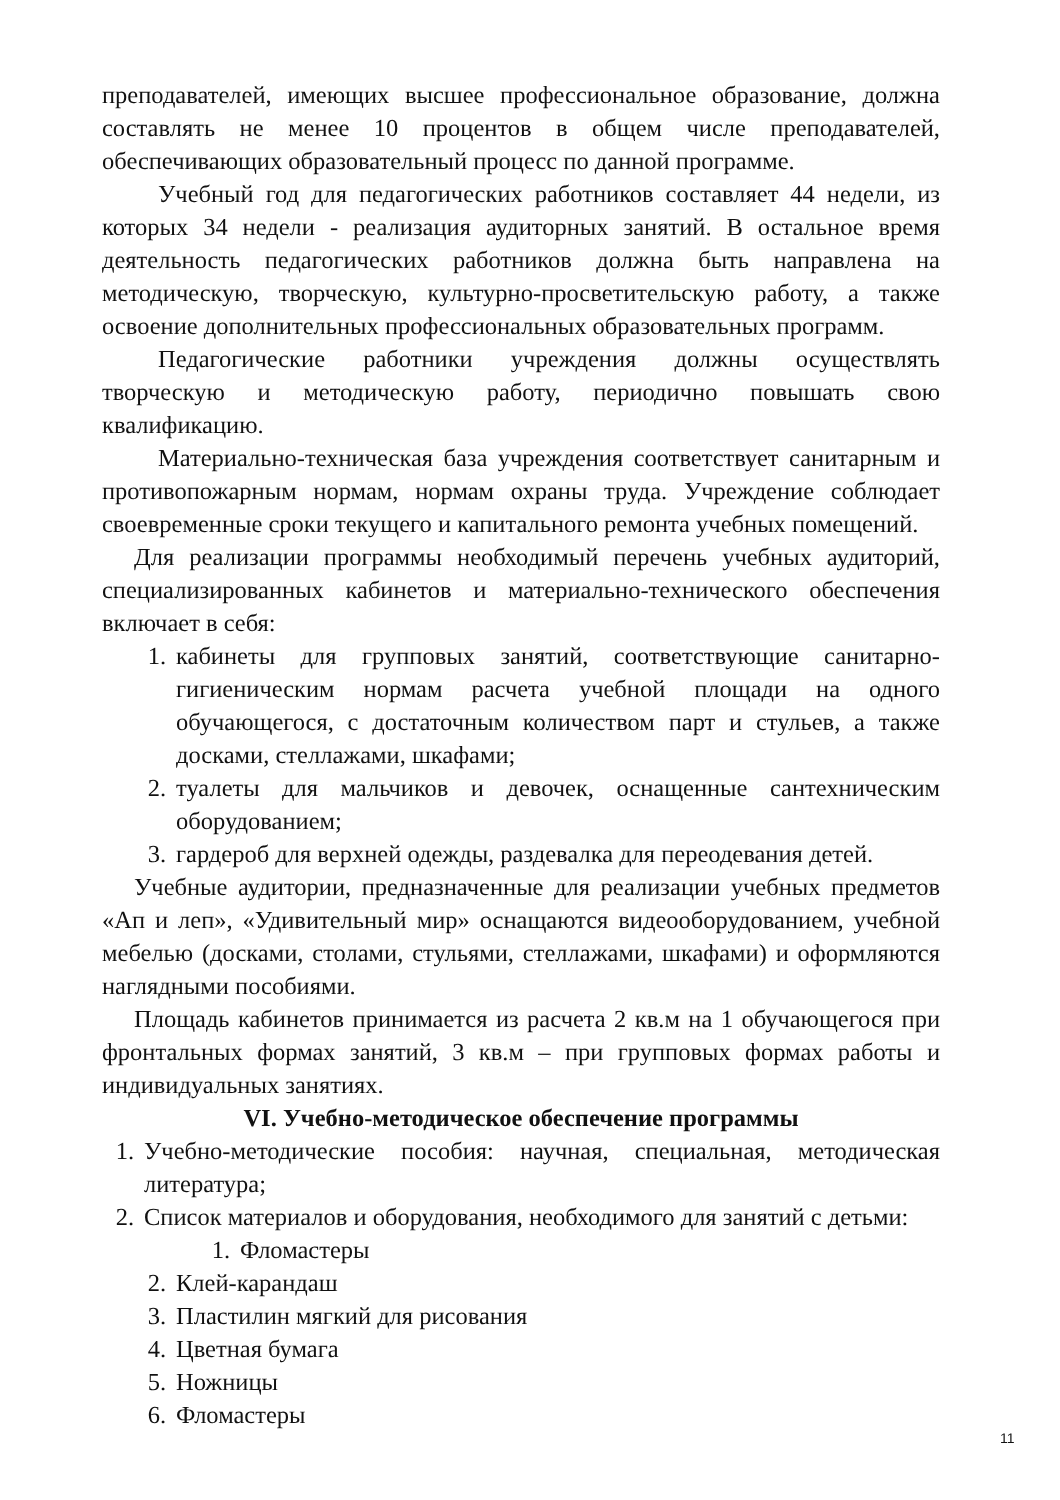преподавателей, имеющих высшее профессиональное образование, должна составлять не менее 10 процентов в общем числе преподавателей, обеспечивающих образовательный процесс по данной программе.
Учебный год для педагогических работников составляет 44 недели, из которых 34 недели - реализация аудиторных занятий. В остальное время деятельность педагогических работников должна быть направлена на методическую, творческую, культурно-просветительскую работу, а также освоение дополнительных профессиональных образовательных программ.
Педагогические работники учреждения должны осуществлять творческую и методическую работу, периодично повышать свою квалификацию.
Материально-техническая база учреждения соответствует санитарным и противопожарным нормам, нормам охраны труда. Учреждение соблюдает своевременные сроки текущего и капитального ремонта учебных помещений.
Для реализации программы необходимый перечень учебных аудиторий, специализированных кабинетов и материально-технического обеспечения включает в себя:
1. кабинеты для групповых занятий, соответствующие санитарно-гигиеническим нормам расчета учебной площади на одного обучающегося, с достаточным количеством парт и стульев, а также досками, стеллажами, шкафами;
2. туалеты для мальчиков и девочек, оснащенные сантехническим оборудованием;
3. гардероб для верхней одежды, раздевалка для переодевания детей.
Учебные аудитории, предназначенные для реализации учебных предметов «Ап и леп», «Удивительный мир» оснащаются видеооборудованием, учебной мебелью (досками, столами, стульями, стеллажами, шкафами) и оформляются наглядными пособиями.
Площадь кабинетов принимается из расчета 2 кв.м на 1 обучающегося при фронтальных формах занятий, 3 кв.м – при групповых формах работы и индивидуальных занятиях.
VI. Учебно-методическое обеспечение программы
1. Учебно-методические пособия: научная, специальная, методическая литература;
2. Список материалов и оборудования, необходимого для занятий с детьми:
1. Фломастеры
2. Клей-карандаш
3. Пластилин мягкий для рисования
4. Цветная бумага
5. Ножницы
6. Фломастеры
11